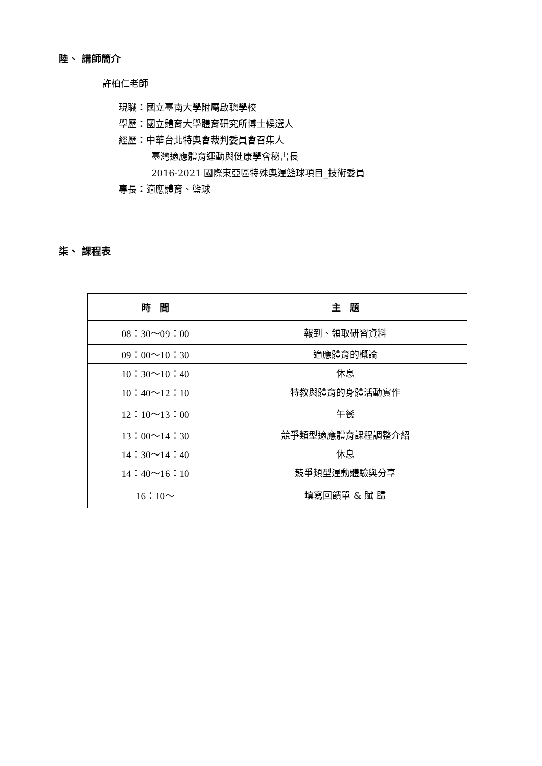陸、 講師簡介
許柏仁老師
現職：國立臺南大學附屬啟聰學校
學歷：國立體育大學體育研究所博士候選人
經歷：中華台北特奧會裁判委員會召集人
臺灣適應體育運動與健康學會秘書長
2016-2021 國際東亞區特殊奧運籃球項目_技術委員
專長：適應體育、籃球
柒、 課程表
| 時 間 | 主 題 |
| --- | --- |
| 08：30～09：00 | 報到、領取研習資料 |
| 09：00～10：30 | 適應體育的概論 |
| 10：30～10：40 | 休息 |
| 10：40～12：10 | 特教與體育的身體活動實作 |
| 12：10～13：00 | 午餐 |
| 13：00～14：30 | 競爭類型適應體育課程調整介紹 |
| 14：30～14：40 | 休息 |
| 14：40～16：10 | 競爭類型運動體驗與分享 |
| 16：10～ | 填寫回饋單 & 賦 歸 |